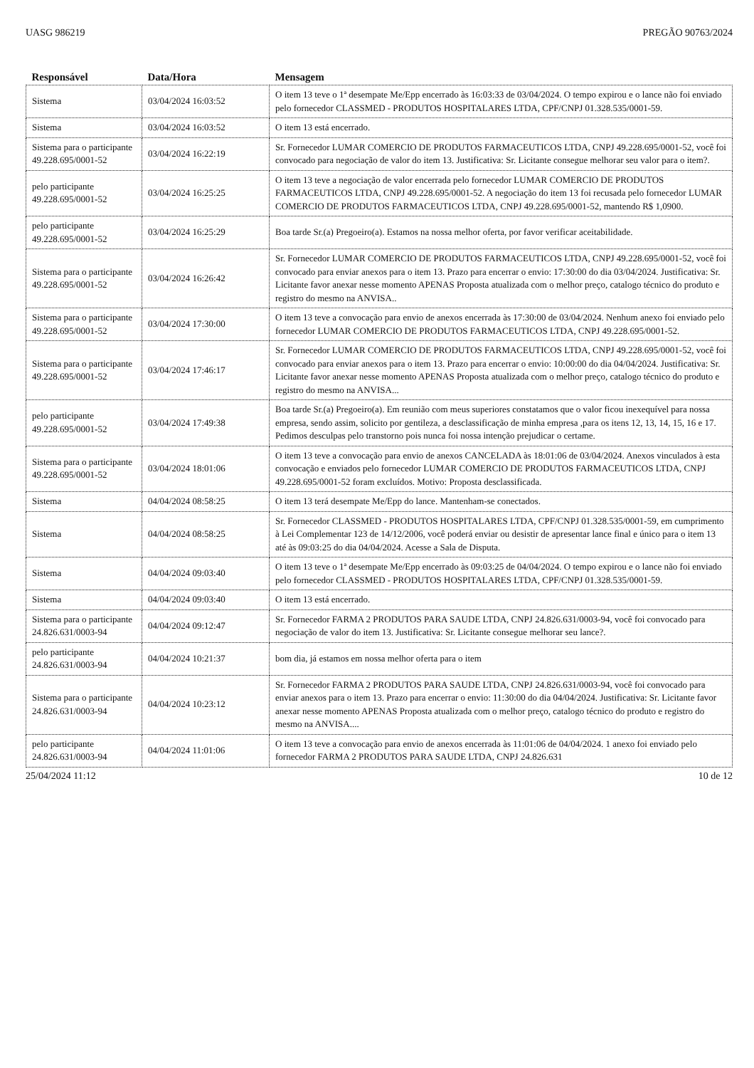UASG 986219 PREGÃO 90763/2024
| Responsável | Data/Hora | Mensagem |
| --- | --- | --- |
| Sistema | 03/04/2024 16:03:52 | O item 13 teve o 1ª desempate Me/Epp encerrado às 16:03:33 de 03/04/2024. O tempo expirou e o lance não foi enviado pelo fornecedor CLASSMED - PRODUTOS HOSPITALARES LTDA, CPF/CNPJ 01.328.535/0001-59. |
| Sistema | 03/04/2024 16:03:52 | O item 13 está encerrado. |
| Sistema para o participante 49.228.695/0001-52 | 03/04/2024 16:22:19 | Sr. Fornecedor LUMAR COMERCIO DE PRODUTOS FARMACEUTICOS LTDA, CNPJ 49.228.695/0001-52, você foi convocado para negociação de valor do item 13. Justificativa: Sr. Licitante consegue melhorar seu valor para o item?. |
| pelo participante 49.228.695/0001-52 | 03/04/2024 16:25:25 | O item 13 teve a negociação de valor encerrada pelo fornecedor LUMAR COMERCIO DE PRODUTOS FARMACEUTICOS LTDA, CNPJ 49.228.695/0001-52. A negociação do item 13 foi recusada pelo fornecedor LUMAR COMERCIO DE PRODUTOS FARMACEUTICOS LTDA, CNPJ 49.228.695/0001-52, mantendo R$ 1,0900. |
| pelo participante 49.228.695/0001-52 | 03/04/2024 16:25:29 | Boa tarde Sr.(a) Pregoeiro(a). Estamos na nossa melhor oferta, por favor verificar aceitabilidade. |
| Sistema para o participante 49.228.695/0001-52 | 03/04/2024 16:26:42 | Sr. Fornecedor LUMAR COMERCIO DE PRODUTOS FARMACEUTICOS LTDA, CNPJ 49.228.695/0001-52, você foi convocado para enviar anexos para o item 13. Prazo para encerrar o envio: 17:30:00 do dia 03/04/2024. Justificativa: Sr. Licitante favor anexar nesse momento APENAS Proposta atualizada com o melhor preço, catalogo técnico do produto e registro do mesmo na ANVISA.. |
| Sistema para o participante 49.228.695/0001-52 | 03/04/2024 17:30:00 | O item 13 teve a convocação para envio de anexos encerrada às 17:30:00 de 03/04/2024. Nenhum anexo foi enviado pelo fornecedor LUMAR COMERCIO DE PRODUTOS FARMACEUTICOS LTDA, CNPJ 49.228.695/0001-52. |
| Sistema para o participante 49.228.695/0001-52 | 03/04/2024 17:46:17 | Sr. Fornecedor LUMAR COMERCIO DE PRODUTOS FARMACEUTICOS LTDA, CNPJ 49.228.695/0001-52, você foi convocado para enviar anexos para o item 13. Prazo para encerrar o envio: 10:00:00 do dia 04/04/2024. Justificativa: Sr. Licitante favor anexar nesse momento APENAS Proposta atualizada com o melhor preço, catalogo técnico do produto e registro do mesmo na ANVISA... |
| pelo participante 49.228.695/0001-52 | 03/04/2024 17:49:38 | Boa tarde Sr.(a) Pregoeiro(a). Em reunião com meus superiores constatamos que o valor ficou inexequível para nossa empresa, sendo assim, solicito por gentileza, a desclassificação de minha empresa ,para os itens 12, 13, 14, 15, 16 e 17. Pedimos desculpas pelo transtorno pois nunca foi nossa intenção prejudicar o certame. |
| Sistema para o participante 49.228.695/0001-52 | 03/04/2024 18:01:06 | O item 13 teve a convocação para envio de anexos CANCELADA às 18:01:06 de 03/04/2024. Anexos vinculados à esta convocação e enviados pelo fornecedor LUMAR COMERCIO DE PRODUTOS FARMACEUTICOS LTDA, CNPJ 49.228.695/0001-52 foram excluídos. Motivo: Proposta desclassificada. |
| Sistema | 04/04/2024 08:58:25 | O item 13 terá desempate Me/Epp do lance. Mantenham-se conectados. |
| Sistema | 04/04/2024 08:58:25 | Sr. Fornecedor CLASSMED - PRODUTOS HOSPITALARES LTDA, CPF/CNPJ 01.328.535/0001-59, em cumprimento à Lei Complementar 123 de 14/12/2006, você poderá enviar ou desistir de apresentar lance final e único para o item 13 até às 09:03:25 do dia 04/04/2024. Acesse a Sala de Disputa. |
| Sistema | 04/04/2024 09:03:40 | O item 13 teve o 1ª desempate Me/Epp encerrado às 09:03:25 de 04/04/2024. O tempo expirou e o lance não foi enviado pelo fornecedor CLASSMED - PRODUTOS HOSPITALARES LTDA, CPF/CNPJ 01.328.535/0001-59. |
| Sistema | 04/04/2024 09:03:40 | O item 13 está encerrado. |
| Sistema para o participante 24.826.631/0003-94 | 04/04/2024 09:12:47 | Sr. Fornecedor FARMA 2 PRODUTOS PARA SAUDE LTDA, CNPJ 24.826.631/0003-94, você foi convocado para negociação de valor do item 13. Justificativa: Sr. Licitante consegue melhorar seu lance?. |
| pelo participante 24.826.631/0003-94 | 04/04/2024 10:21:37 | bom dia, já estamos em nossa melhor oferta para o item |
| Sistema para o participante 24.826.631/0003-94 | 04/04/2024 10:23:12 | Sr. Fornecedor FARMA 2 PRODUTOS PARA SAUDE LTDA, CNPJ 24.826.631/0003-94, você foi convocado para enviar anexos para o item 13. Prazo para encerrar o envio: 11:30:00 do dia 04/04/2024. Justificativa: Sr. Licitante favor anexar nesse momento APENAS Proposta atualizada com o melhor preço, catalogo técnico do produto e registro do mesmo na ANVISA.... |
| pelo participante 24.826.631/0003-94 | 04/04/2024 11:01:06 | O item 13 teve a convocação para envio de anexos encerrada às 11:01:06 de 04/04/2024. 1 anexo foi enviado pelo fornecedor FARMA 2 PRODUTOS PARA SAUDE LTDA, CNPJ 24.826.631 |
25/04/2024 11:12 10 de 12